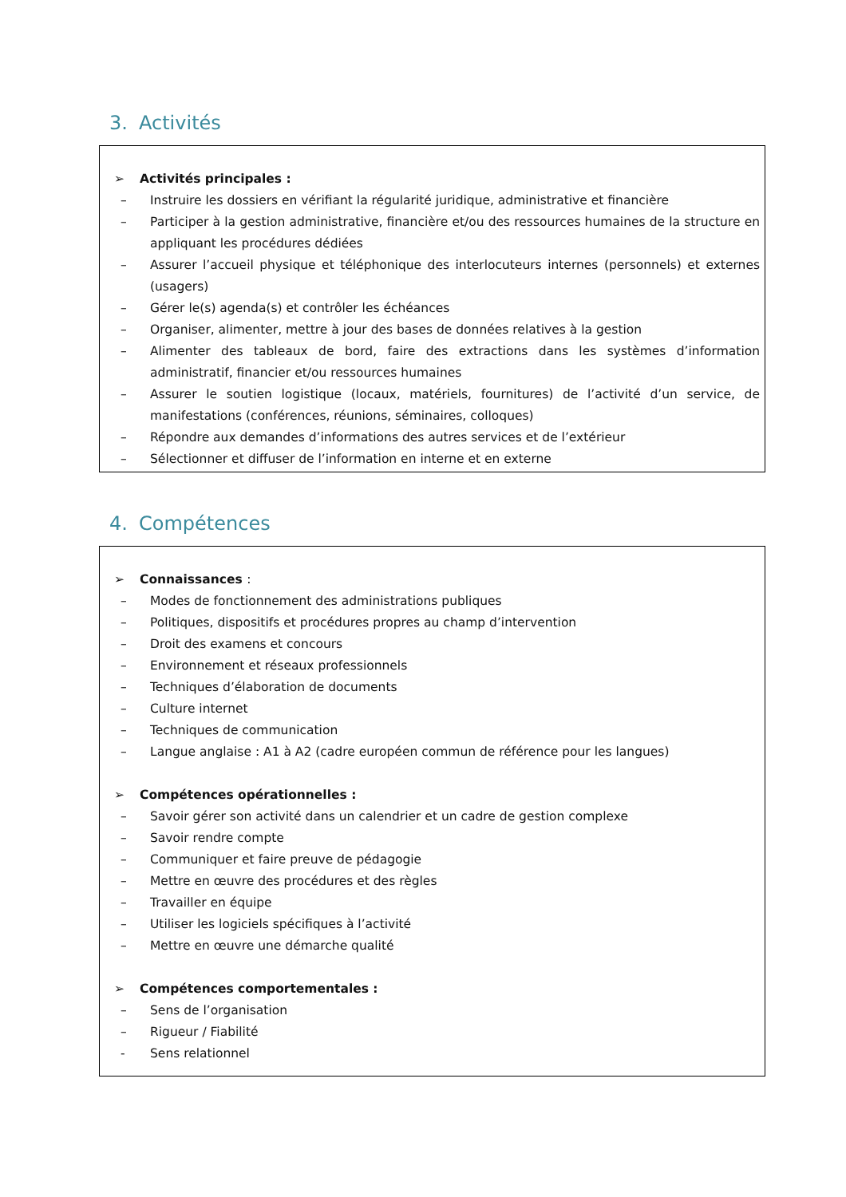3. Activités
➢ Activités principales :
– Instruire les dossiers en vérifiant la régularité juridique, administrative et financière
– Participer à la gestion administrative, financière et/ou des ressources humaines de la structure en appliquant les procédures dédiées
– Assurer l’accueil physique et téléphonique des interlocuteurs internes (personnels) et externes (usagers)
– Gérer le(s) agenda(s) et contrôler les échéances
– Organiser, alimenter, mettre à jour des bases de données relatives à la gestion
– Alimenter des tableaux de bord, faire des extractions dans les systèmes d’information administratif, financier et/ou ressources humaines
– Assurer le soutien logistique (locaux, matériels, fournitures) de l’activité d’un service, de manifestations (conférences, réunions, séminaires, colloques)
– Répondre aux demandes d’informations des autres services et de l’extérieur
– Sélectionner et diffuser de l’information en interne et en externe
4. Compétences
➢ Connaissances :
– Modes de fonctionnement des administrations publiques
– Politiques, dispositifs et procédures propres au champ d’intervention
– Droit des examens et concours
– Environnement et réseaux professionnels
– Techniques d’élaboration de documents
– Culture internet
– Techniques de communication
– Langue anglaise : A1 à A2 (cadre européen commun de référence pour les langues)
➢ Compétences opérationnelles :
– Savoir gérer son activité dans un calendrier et un cadre de gestion complexe
– Savoir rendre compte
– Communiquer et faire preuve de pédagogie
– Mettre en œuvre des procédures et des règles
– Travailler en équipe
– Utiliser les logiciels spécifiques à l’activité
– Mettre en œuvre une démarche qualité
➢ Compétences comportementales :
– Sens de l’organisation
– Rigueur / Fiabilité
- Sens relationnel